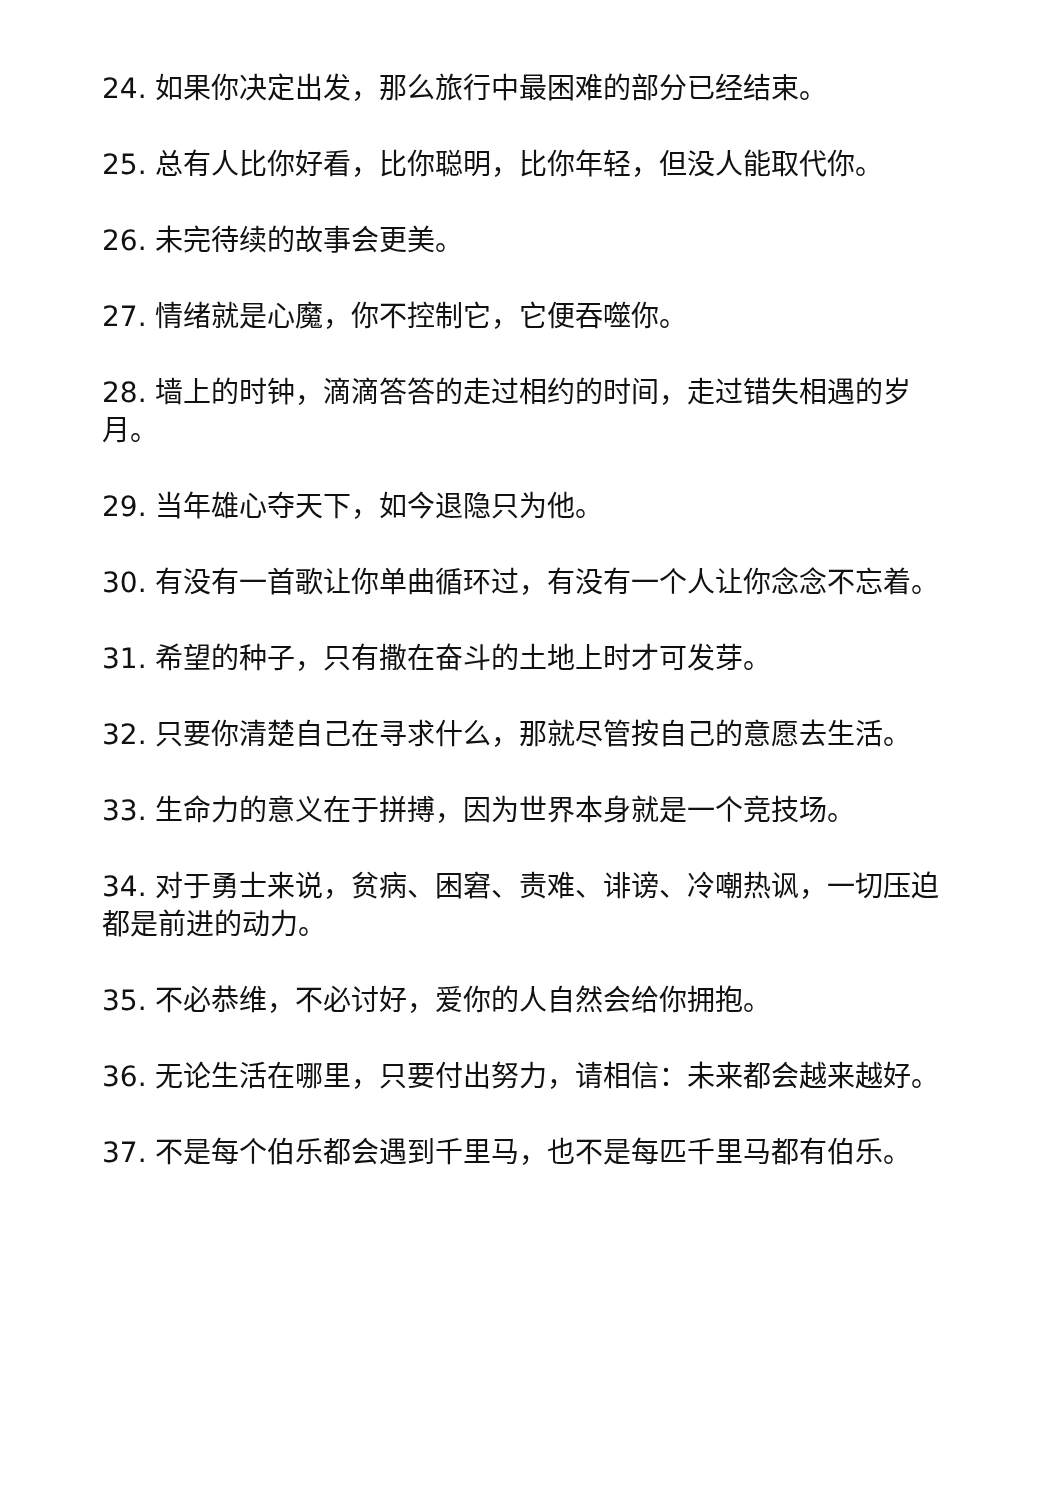24. 如果你决定出发，那么旅行中最困难的部分已经结束。
25. 总有人比你好看，比你聪明，比你年轻，但没人能取代你。
26. 未完待续的故事会更美。
27. 情绪就是心魔，你不控制它，它便吞噬你。
28. 墙上的时钟，滴滴答答的走过相约的时间，走过错失相遇的岁月。
29. 当年雄心夺天下，如今退隐只为他。
30. 有没有一首歌让你单曲循环过，有没有一个人让你念念不忘着。
31. 希望的种子，只有撒在奋斗的土地上时才可发芽。
32. 只要你清楚自己在寻求什么，那就尽管按自己的意愿去生活。
33. 生命力的意义在于拼搏，因为世界本身就是一个竞技场。
34. 对于勇士来说，贫病、困窘、责难、诽谤、冷嘲热讽，一切压迫都是前进的动力。
35. 不必恭维，不必讨好，爱你的人自然会给你拥抱。
36. 无论生活在哪里，只要付出努力，请相信：未来都会越来越好。
37. 不是每个伯乐都会遇到千里马，也不是每匹千里马都有伯乐。